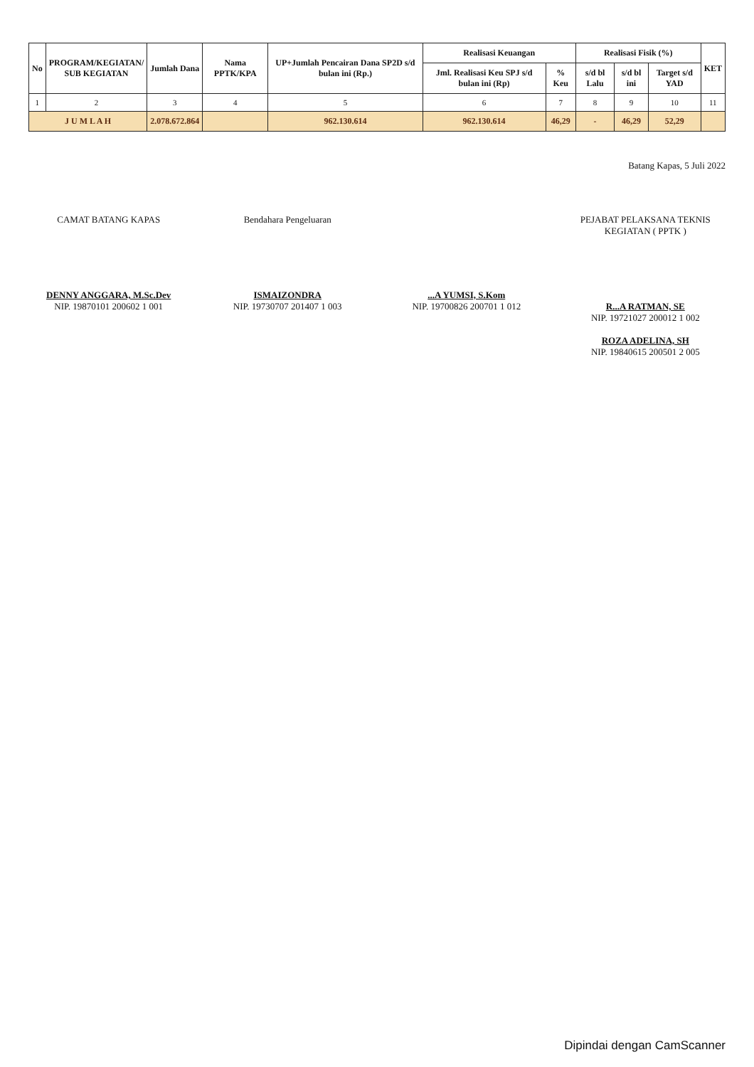| No | PROGRAM/KEGIATAN/ SUB KEGIATAN | Jumlah Dana | Nama PPTK/KPA | UP+Jumlah Pencairan Dana SP2D s/d bulan ini (Rp.) | Realisasi Keuangan | | Realisasi Fisik (%) | | | KET |
| --- | --- | --- | --- | --- | --- | --- | --- | --- | --- | --- |
| | | | | | Jml. Realisasi Keu SPJ s/d bulan ini (Rp) | % Keu | s/d bl Lalu | s/d bl ini | Target s/d YAD | |
| 1 | 2 | 3 | 4 | 5 | 6 | 7 | 8 | 9 | 10 | 11 |
| J U M L A H | | 2.078.672.864 | | 962.130.614 | 962.130.614 | 46,29 | - | 46,29 | 52,29 | |
Batang Kapas, 5 Juli 2022
CAMAT BATANG KAPAS
DENNY ANGGARA, M.Sc.Dev
NIP. 19870101 200602 1 001
Bendahara Pengeluaran
ISMAIZONDRA
NIP. 19730707 201407 1 003
...A YUMSI, S.Kom
NIP. 19700826 200701 1 012
PEJABAT PELAKSANA TEKNIS KEGIATAN ( PPTK )
R...A RATMAN, SE
NIP. 19721027 200012 1 002
ROZA ADELINA, SH
NIP. 19840615 200501 2 005
Dipindai dengan CamScanner